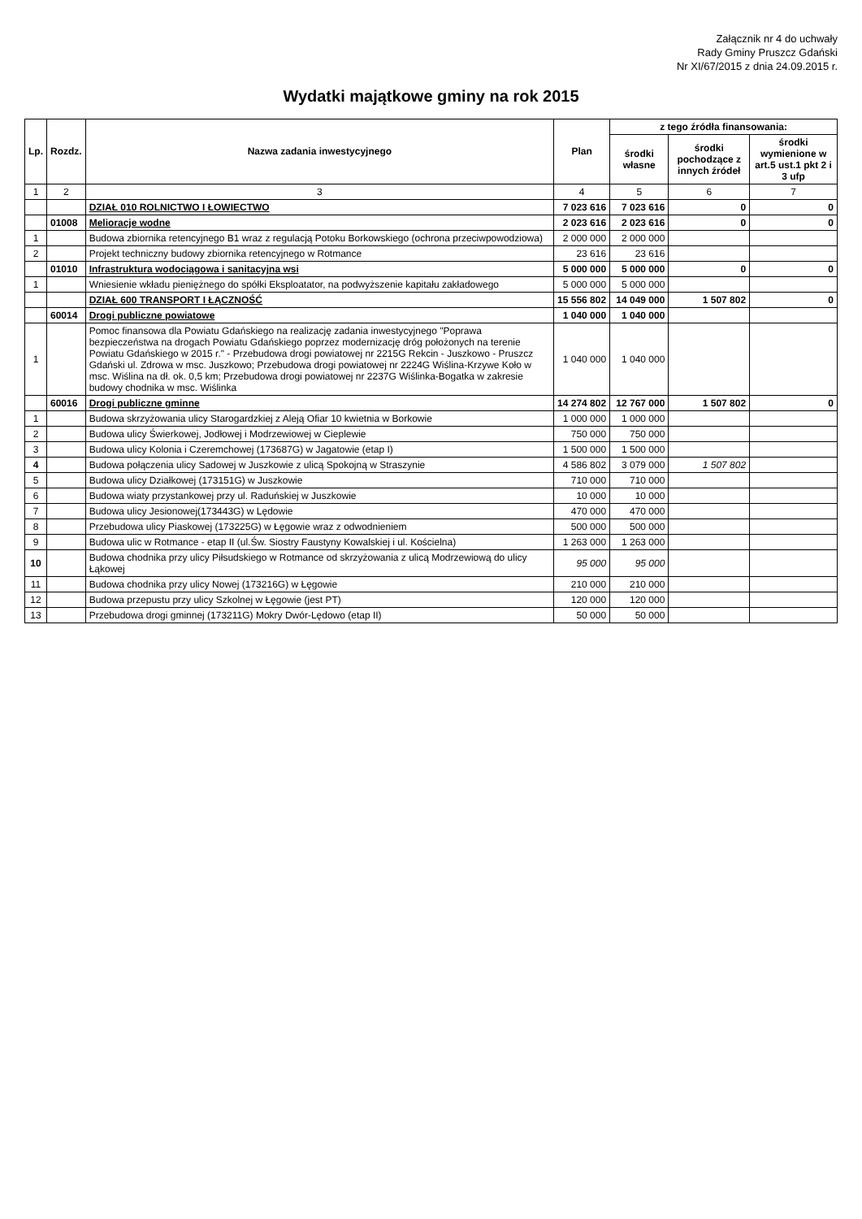Załącznik nr 4 do uchwały
Rady Gminy Pruszcz Gdański
Nr XI/67/2015 z dnia 24.09.2015 r.
Wydatki majątkowe gminy na rok 2015
| Lp. | Rozdz. | Nazwa zadania inwestycyjnego | Plan | z tego źródła finansowania: | | |
| --- | --- | --- | --- | --- | --- | --- |
| | | | | środki własne | środki pochodzące z innych źródeł | środki wymienione w art.5 ust.1 pkt 2 i 3 ufp |
| 1 | 2 | 3 | 4 | 5 | 6 | 7 |
| | | DZIAŁ 010 ROLNICTWO I ŁOWIECTWO | 7 023 616 | 7 023 616 | 0 | 0 |
| | 01008 | Melioracje wodne | 2 023 616 | 2 023 616 | 0 | 0 |
| 1 | | Budowa zbiornika retencyjnego B1 wraz z regulacją Potoku Borkowskiego (ochrona przeciwpowodziowa) | 2 000 000 | 2 000 000 | | |
| 2 | | Projekt techniczny budowy zbiornika retencyjnego w Rotmance | 23 616 | 23 616 | | |
| | 01010 | Infrastruktura wodociągowa i sanitacyjna wsi | 5 000 000 | 5 000 000 | 0 | 0 |
| 1 | | Wniesienie wkładu pieniężnego do spółki Eksploatator, na podwyższenie kapitału zakładowego | 5 000 000 | 5 000 000 | | |
| | | DZIAŁ 600 TRANSPORT I ŁĄCZNOŚĆ | 15 556 802 | 14 049 000 | 1 507 802 | 0 |
| | 60014 | Drogi publiczne powiatowe | 1 040 000 | 1 040 000 | | |
| 1 | | Pomoc finansowa dla Powiatu Gdańskiego na realizację zadania inwestycyjnego "Poprawa bezpieczeństwa na drogach Powiatu Gdańskiego poprzez modernizację dróg położonych na terenie Powiatu Gdańskiego w 2015 r." - Przebudowa drogi powiatowej nr 2215G Rekcin - Juszkowo - Pruszcz Gdański ul. Zdrowa w msc. Juszkowo; Przebudowa drogi powiatowej nr 2224G Wiślina-Krzywe Koło w msc. Wiślina na dł. ok. 0,5 km; Przebudowa drogi powiatowej nr 2237G Wiślinka-Bogatka w zakresie budowy chodnika w msc. Wiślinka | 1 040 000 | 1 040 000 | | |
| | 60016 | Drogi publiczne gminne | 14 274 802 | 12 767 000 | 1 507 802 | 0 |
| 1 | | Budowa skrzyżowania ulicy Starogardzkiej z Aleją Ofiar 10 kwietnia w Borkowie | 1 000 000 | 1 000 000 | | |
| 2 | | Budowa ulicy Świerkowej, Jodłowej i Modrzewiowej w Cieplewie | 750 000 | 750 000 | | |
| 3 | | Budowa ulicy Kolonia i Czeremchowej (173687G) w Jagatowie (etap I) | 1 500 000 | 1 500 000 | | |
| 4 | | Budowa połączenia ulicy Sadowej w Juszkowie z ulicą Spokojną w Straszynie | 4 586 802 | 3 079 000 | 1 507 802 | |
| 5 | | Budowa ulicy Działkowej (173151G) w Juszkowie | 710 000 | 710 000 | | |
| 6 | | Budowa wiaty przystankowej przy ul. Raduńskiej w Juszkowie | 10 000 | 10 000 | | |
| 7 | | Budowa ulicy Jesionowej(173443G) w Lędowie | 470 000 | 470 000 | | |
| 8 | | Przebudowa ulicy Piaskowej (173225G) w Łęgowie wraz z odwodnieniem | 500 000 | 500 000 | | |
| 9 | | Budowa ulic w Rotmance - etap II (ul.Św. Siostry Faustyny Kowalskiej i ul. Kościelna) | 1 263 000 | 1 263 000 | | |
| 10 | | Budowa chodnika przy ulicy Piłsudskiego w Rotmance od skrzyżowania z ulicą Modrzewiową do ulicy Łąkowej | 95 000 | 95 000 | | |
| 11 | | Budowa chodnika przy ulicy Nowej (173216G) w Łęgowie | 210 000 | 210 000 | | |
| 12 | | Budowa przepustu przy ulicy Szkolnej w Łęgowie (jest PT) | 120 000 | 120 000 | | |
| 13 | | Przebudowa drogi gminnej (173211G) Mokry Dwór-Lędowo (etap II) | 50 000 | 50 000 | | |